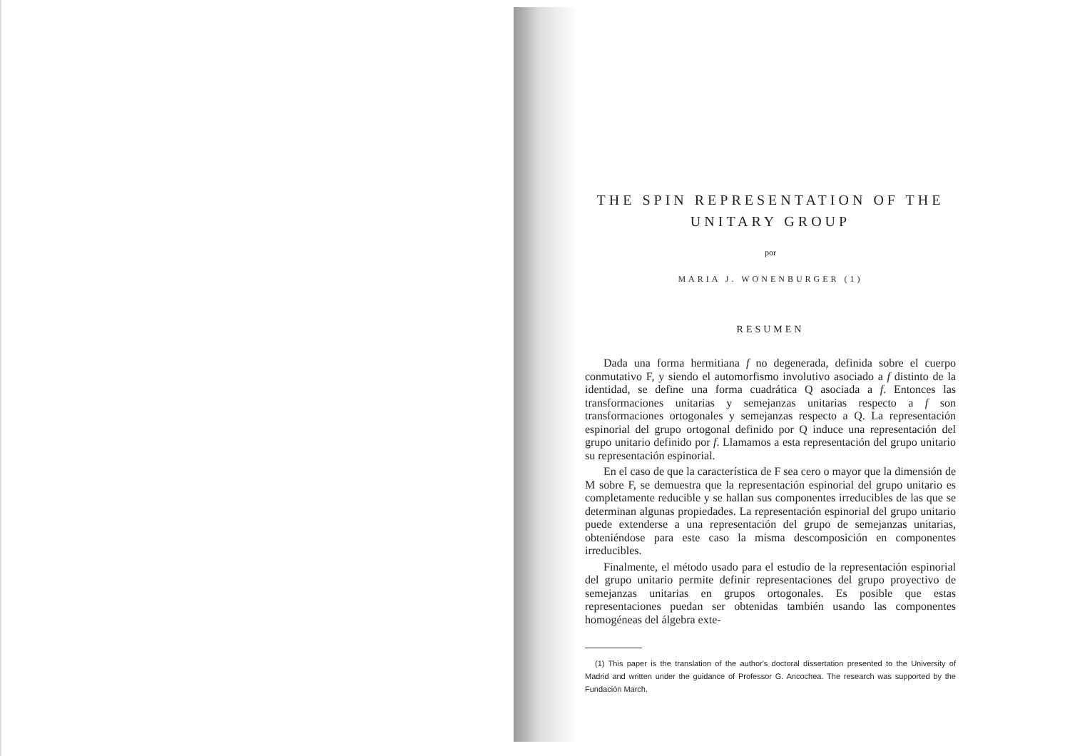THE SPIN REPRESENTATION OF THE UNITARY GROUP
por
MARIA J. WONENBURGER (1)
RESUMEN
Dada una forma hermitiana f no degenerada, definida sobre el cuerpo conmutativo F, y siendo el automorfismo involutivo asociado a f distinto de la identidad, se define una forma cuadrática Q asociada a f. Entonces las transformaciones unitarias y semejanzas unitarias respecto a f son transformaciones ortogonales y semejanzas respecto a Q. La representación espinorial del grupo ortogonal definido por Q induce una representación del grupo unitario definido por f. Llamamos a esta representación del grupo unitario su representación espinorial.
En el caso de que la característica de F sea cero o mayor que la dimensión de M sobre F, se demuestra que la representación espinorial del grupo unitario es completamente reducible y se hallan sus componentes irreducibles de las que se determinan algunas propiedades. La representación espinorial del grupo unitario puede extenderse a una representación del grupo de semejanzas unitarias, obteniéndose para este caso la misma descomposición en componentes irreducibles.
Finalmente, el método usado para el estudio de la representación espinorial del grupo unitario permite definir representaciones del grupo proyectivo de semejanzas unitarias en grupos ortogonales. Es posible que estas representaciones puedan ser obtenidas también usando las componentes homogéneas del álgebra exte-
(1) This paper is the translation of the author's doctoral dissertation presented to the University of Madrid and written under the guidance of Professor G. Ancochea. The research was supported by the Fundación March.